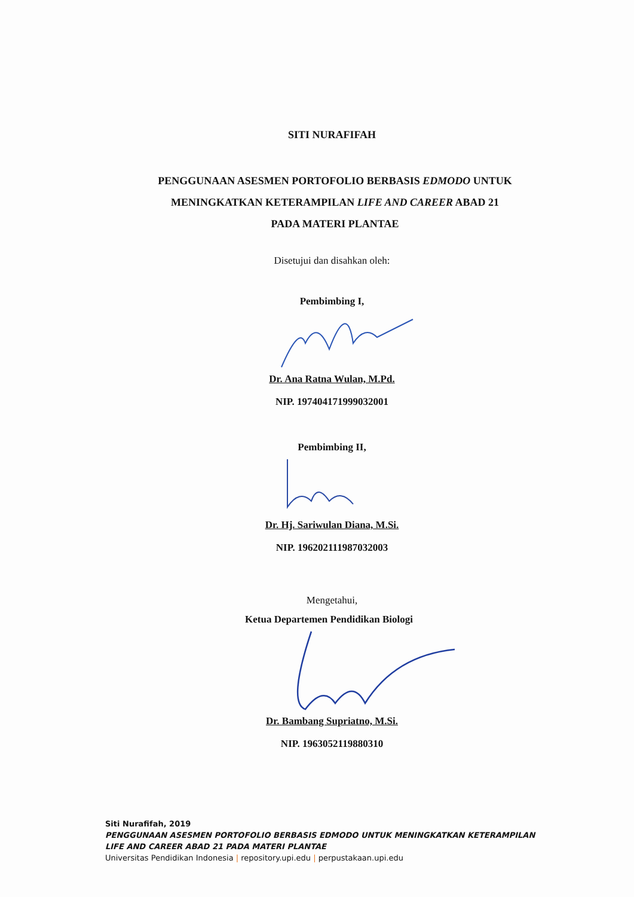SITI NURAFIFAH
PENGGUNAAN ASESMEN PORTOFOLIO BERBASIS EDMODO UNTUK
MENINGKATKAN KETERAMPILAN LIFE AND CAREER ABAD 21
PADA MATERI PLANTAE
Disetujui dan disahkan oleh:
Pembimbing I,
Dr. Ana Ratna Wulan, M.Pd.
NIP. 197404171999032001
Pembimbing II,
Dr. Hj. Sariwulan Diana, M.Si.
NIP. 196202111987032003
Mengetahui,
Ketua Departemen Pendidikan Biologi
Dr. Bambang Supriatno, M.Si.
NIP. 1963052119880310
Siti Nurafifah, 2019
PENGGUNAAN ASESMEN PORTOFOLIO BERBASIS EDMODO UNTUK MENINGKATKAN KETERAMPILAN
LIFE AND CAREER ABAD 21 PADA MATERI PLANTAE
Universitas Pendidikan Indonesia | repository.upi.edu | perpustakaan.upi.edu